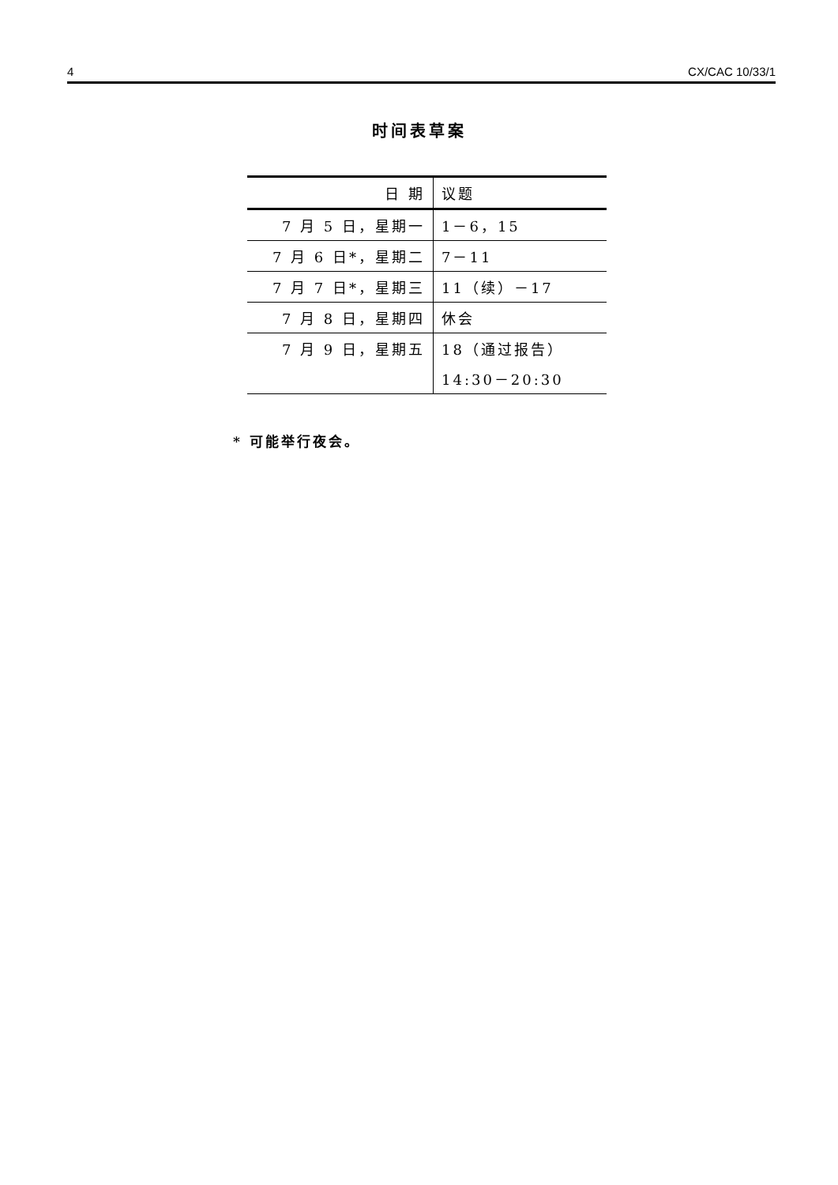4 CX/CAC 10/33/1
时间表草案
| 日 期 | 议题 |
| --- | --- |
| 7 月 5 日，星期一 | 1－6，15 |
| 7 月 6 日*，星期二 | 7－11 |
| 7 月 7 日*，星期三 | 11（续）－17 |
| 7 月 8 日，星期四 | 休会 |
| 7 月 9 日，星期五 | 18（通过报告） |
| | 14:30－20:30 |
* 可能举行夜会。